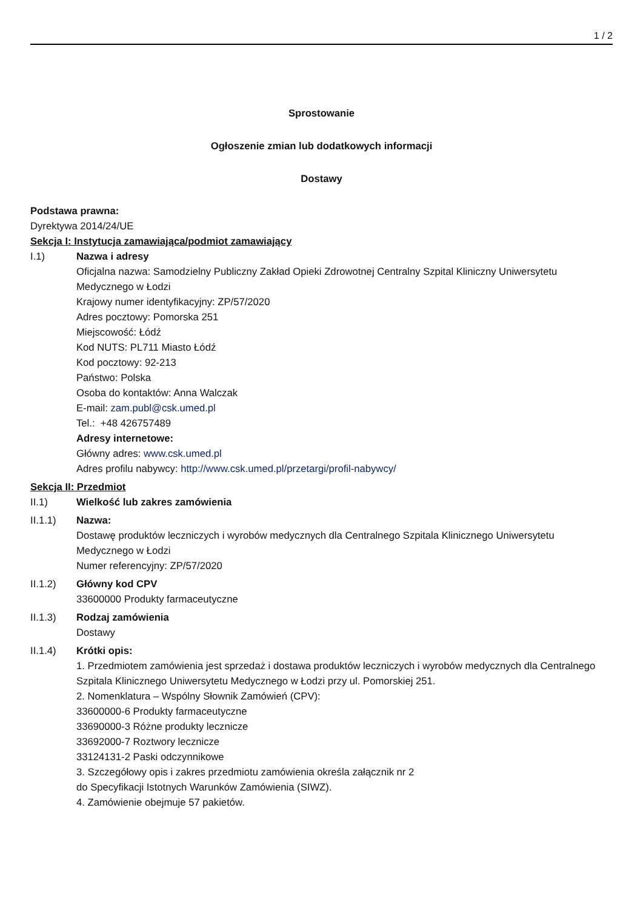1 / 2
Sprostowanie
Ogłoszenie zmian lub dodatkowych informacji
Dostawy
Podstawa prawna:
Dyrektywa 2014/24/UE
Sekcja I: Instytucja zamawiająca/podmiot zamawiający
I.1) Nazwa i adresy
Oficjalna nazwa: Samodzielny Publiczny Zakład Opieki Zdrowotnej Centralny Szpital Kliniczny Uniwersytetu Medycznego w Łodzi
Krajowy numer identyfikacyjny: ZP/57/2020
Adres pocztowy: Pomorska 251
Miejscowość: Łódź
Kod NUTS: PL711 Miasto Łódź
Kod pocztowy: 92-213
Państwo: Polska
Osoba do kontaktów: Anna Walczak
E-mail: zam.publ@csk.umed.pl
Tel.: +48 426757489
Adresy internetowe:
Główny adres: www.csk.umed.pl
Adres profilu nabywcy: http://www.csk.umed.pl/przetargi/profil-nabywcy/
Sekcja II: Przedmiot
II.1) Wielkość lub zakres zamówienia
II.1.1) Nazwa:
Dostawę produktów leczniczych i wyrobów medycznych dla Centralnego Szpitala Klinicznego Uniwersytetu Medycznego w Łodzi
Numer referencyjny: ZP/57/2020
II.1.2) Główny kod CPV
33600000 Produkty farmaceutyczne
II.1.3) Rodzaj zamówienia
Dostawy
II.1.4) Krótki opis:
1. Przedmiotem zamówienia jest sprzedaż i dostawa produktów leczniczych i wyrobów medycznych dla Centralnego Szpitala Klinicznego Uniwersytetu Medycznego w Łodzi przy ul. Pomorskiej 251.
2. Nomenklatura – Wspólny Słownik Zamówień (CPV):
33600000-6 Produkty farmaceutyczne
33690000-3 Różne produkty lecznicze
33692000-7 Roztwory lecznicze
33124131-2 Paski odczynnikowe
3. Szczegółowy opis i zakres przedmiotu zamówienia określa załącznik nr 2
do Specyfikacji Istotnych Warunków Zamówienia (SIWZ).
4. Zamówienie obejmuje 57 pakietów.